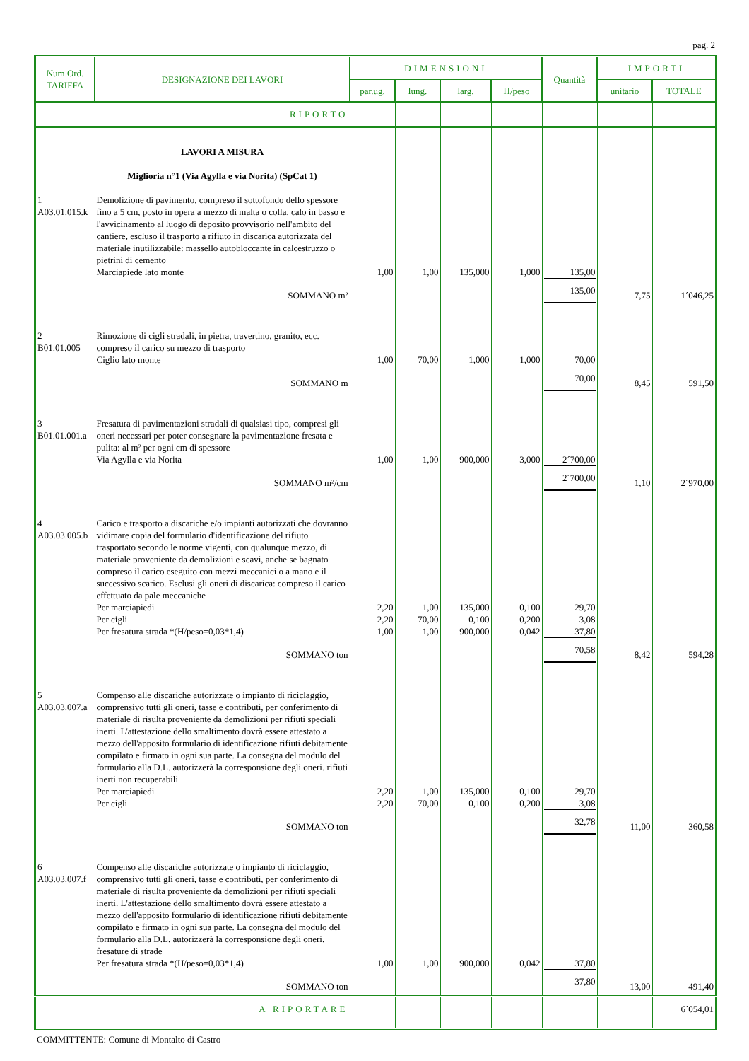pag. 2
| Num.Ord. TARIFFA | DESIGNAZIONE DEI LAVORI | DIMENSIONI | | | | Quantità | IMPORTI | |
| --- | --- | --- | --- | --- | --- | --- | --- | --- |
| | | par.ug. | lung. | larg. | H/peso | | unitario | TOTALE |
| | RIPORTO | | | | | | | |
| | LAVORI A MISURA Miglioria n°1 (Via Agylla e via Norita) (SpCat 1) | | | | | | | |
| 1 A03.01.015.k | Demolizione di pavimento, compreso il sottofondo dello spessore fino a 5 cm, posto in opera a mezzo di malta o colla, calo in basso e l'avvicinamento al luogo di deposito provvisorio nell'ambito del cantiere, escluso il trasporto a rifiuto in discarica autorizzata del materiale inutilizzabile: massello autobloccante in calcestruzzo o pietrini di cemento Marciapiede lato monte | 1,00 | 1,00 | 135,000 | 1,000 | 135,00 | | |
| | SOMMANO m² | | | | | 135,00 | 7,75 | 1´046,25 |
| 2 B01.01.005 | Rimozione di cigli stradali, in pietra, travertino, granito, ecc. compreso il carico su mezzo di trasporto Ciglio lato monte | 1,00 | 70,00 | 1,000 | 1,000 | 70,00 | | |
| | SOMMANO m | | | | | 70,00 | 8,45 | 591,50 |
| 3 B01.01.001.a | Fresatura di pavimentazioni stradali di qualsiasi tipo, compresi gli oneri necessari per poter consegnare la pavimentazione fresata e pulita: al m² per ogni cm di spessore Via Agylla e via Norita | 1,00 | 1,00 | 900,000 | 3,000 | 2´700,00 | | |
| | SOMMANO m²/cm | | | | | 2´700,00 | 1,10 | 2´970,00 |
| 4 A03.03.005.b | Carico e trasporto a discariche e/o impianti autorizzati che dovranno vidimare copia del formulario d'identificazione del rifiuto trasportato secondo le norme vigenti, con qualunque mezzo, di materiale proveniente da demolizioni e scavi, anche se bagnato compreso il carico eseguito con mezzi meccanici o a mano e il successivo scarico. Esclusi gli oneri di discarica: compreso il carico effettuato da pale meccaniche Per marciapiedi Per cigli Per fresatura strada *(H/peso=0,03*1,4) | 2,20 2,20 1,00 | 1,00 70,00 1,00 | 135,000 0,100 900,000 | 0,100 0,200 0,042 | 29,70 3,08 37,80 | | |
| | SOMMANO ton | | | | | 70,58 | 8,42 | 594,28 |
| 5 A03.03.007.a | Compenso alle discariche autorizzate o impianto di riciclaggio, comprensivo tutti gli oneri, tasse e contributi, per conferimento di materiale di risulta proveniente da demolizioni per rifiuti speciali inerti. L'attestazione dello smaltimento dovrà essere attestato a mezzo dell'apposito formulario di identificazione rifiuti debitamente compilato e firmato in ogni sua parte. La consegna del modulo del formulario alla D.L. autorizzerà la corresponsione degli oneri. rifiuti inerti non recuperabili Per marciapiedi Per cigli | 2,20 2,20 | 1,00 70,00 | 135,000 0,100 | 0,100 0,200 | 29,70 3,08 | | |
| | SOMMANO ton | | | | | 32,78 | 11,00 | 360,58 |
| 6 A03.03.007.f | Compenso alle discariche autorizzate o impianto di riciclaggio, comprensivo tutti gli oneri, tasse e contributi, per conferimento di materiale di risulta proveniente da demolizioni per rifiuti speciali inerti. L'attestazione dello smaltimento dovrà essere attestato a mezzo dell'apposito formulario di identificazione rifiuti debitamente compilato e firmato in ogni sua parte. La consegna del modulo del formulario alla D.L. autorizzerà la corresponsione degli oneri. fresature di strade Per fresatura strada *(H/peso=0,03*1,4) | 1,00 | 1,00 | 900,000 | 0,042 | 37,80 | | |
| | SOMMANO ton | | | | | 37,80 | 13,00 | 491,40 |
| | A RIPORTARE | | | | | | | 6´054,01 |
COMMITTENTE: Comune di Montalto di Castro